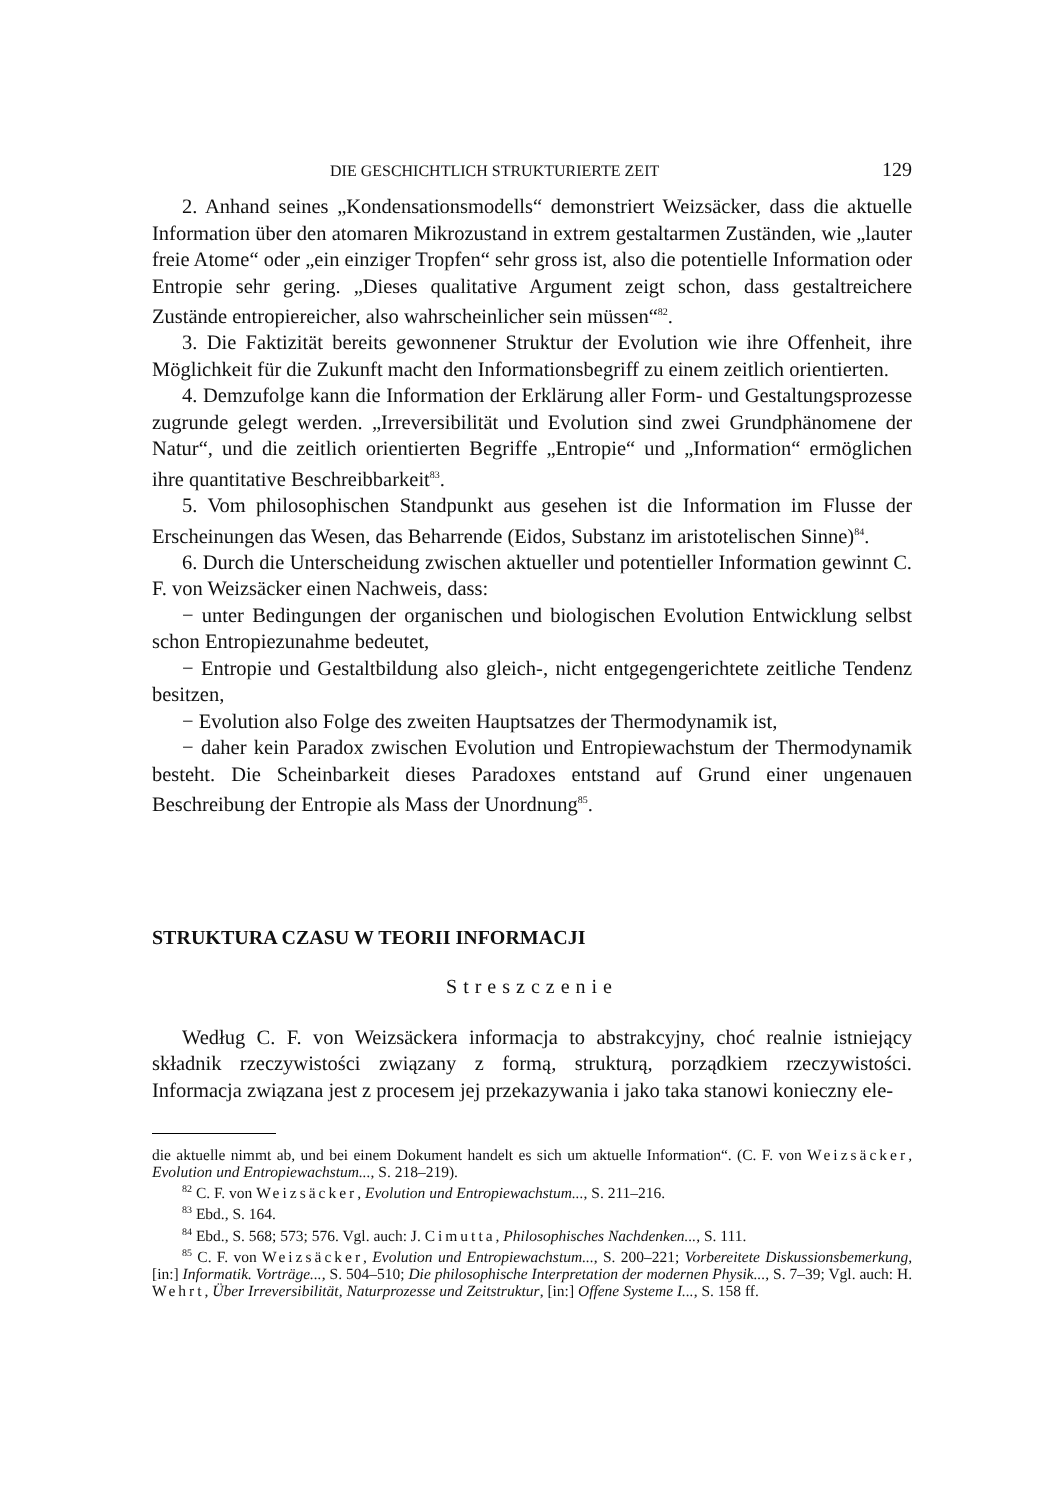DIE GESCHICHTLICH STRUKTURIERTE ZEIT 129
2. Anhand seines „Kondensationsmodells“ demonstriert Weizsäcker, dass die aktuelle Information über den atomaren Mikrozustand in extrem gestaltarmen Zuständen, wie „lauter freie Atome“ oder „ein einziger Tropfen“ sehr gross ist, also die potentielle Information oder Entropie sehr gering. „Dieses qualitative Argument zeigt schon, dass gestaltreichere Zustände entropiereicher, also wahrscheinlicher sein müssen“<sup>82</sup>.
3. Die Faktizität bereits gewonnener Struktur der Evolution wie ihre Offenheit, ihre Möglichkeit für die Zukunft macht den Informationsbegriff zu einem zeitlich orientierten.
4. Demzufolge kann die Information der Erklärung aller Form- und Gestaltungsprozesse zugrunde gelegt werden. „Irreversibilität und Evolution sind zwei Grundphänomene der Natur“, und die zeitlich orientierten Begriffe „Entropie“ und „Information“ ermöglichen ihre quantitative Beschreibbarkeit<sup>83</sup>.
5. Vom philosophischen Standpunkt aus gesehen ist die Information im Flusse der Erscheinungen das Wesen, das Beharrende (Eidos, Substanz im aristotelischen Sinne)<sup>84</sup>.
6. Durch die Unterscheidung zwischen aktueller und potentieller Information gewinnt C. F. von Weizsäcker einen Nachweis, dass:
− unter Bedingungen der organischen und biologischen Evolution Entwicklung selbst schon Entropiezunahme bedeutet,
− Entropie und Gestaltbildung also gleich-, nicht entgegengerichtete zeitliche Tendenz besitzen,
− Evolution also Folge des zweiten Hauptsatzes der Thermodynamik ist,
− daher kein Paradox zwischen Evolution und Entropiewachstum der Thermodynamik besteht. Die Scheinbarkeit dieses Paradoxes entstand auf Grund einer ungenauen Beschreibung der Entropie als Mass der Unordnung<sup>85</sup>.
STRUKTURA CZASU W TEORII INFORMACJI
Streszczenie
Według C. F. von Weizsäckera informacja to abstrakcyjny, choć realnie istniejący składnik rzeczywistości związany z formą, strukturą, porządkiem rzeczywistości. Informacja związana jest z procesem jej przekazywania i jako taka stanowi konieczny ele-
die aktuelle nimmt ab, und bei einem Dokument handelt es sich um aktuelle Information“. (C. F. von Weizsäcker, Evolution und Entropiewachstum..., S. 218–219).
<sup>82</sup> C. F. von Weizsäcker, Evolution und Entropiewachstum..., S. 211–216.
<sup>83</sup> Ebd., S. 164.
<sup>84</sup> Ebd., S. 568; 573; 576. Vgl. auch: J. Cimutta, Philosophisches Nachdenken..., S. 111.
<sup>85</sup> C. F. von Weizsäcker, Evolution und Entropiewachstum..., S. 200–221; Vorbereitete Diskussionsbemerkung, [in:] Informatik. Vorträge..., S. 504–510; Die philosophische Interpretation der modernen Physik..., S. 7–39; Vgl. auch: H. Wehrt, Über Irreversibilität, Naturprozesse und Zeitstruktur, [in:] Offene Systeme I..., S. 158 ff.